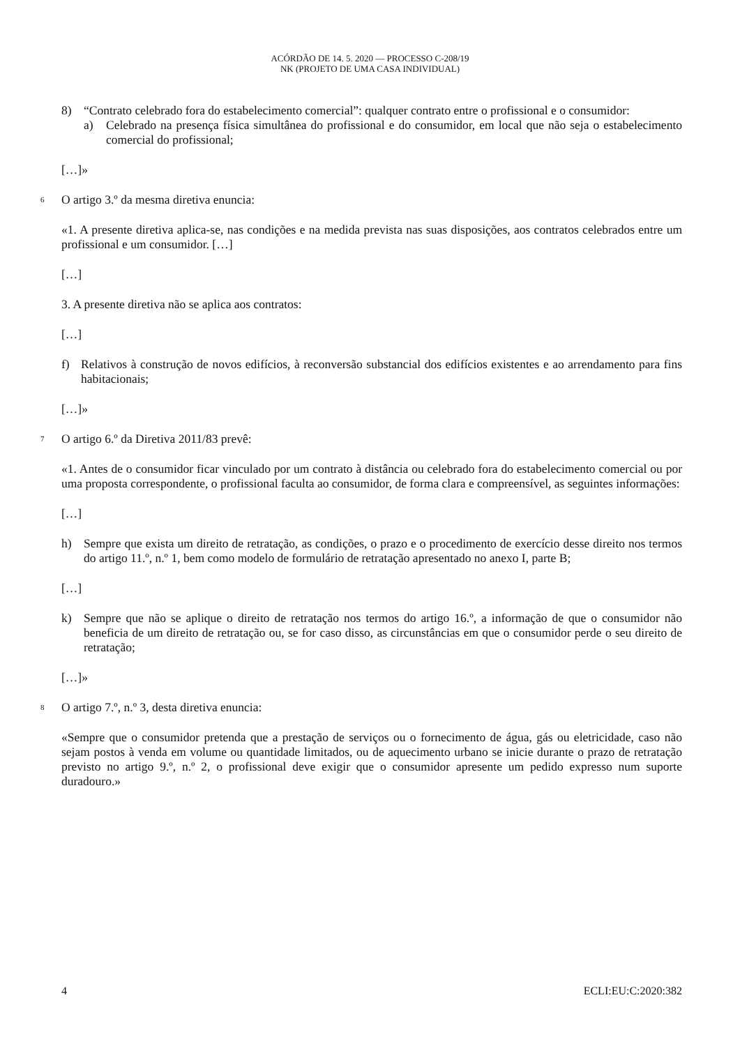ACÓRDÃO DE 14. 5. 2020 — PROCESSO C-208/19
NK (PROJETO DE UMA CASA INDIVIDUAL)
8) “Contrato celebrado fora do estabelecimento comercial”: qualquer contrato entre o profissional e o consumidor:
a) Celebrado na presença física simultânea do profissional e do consumidor, em local que não seja o estabelecimento comercial do profissional;
[…]»
6 O artigo 3.º da mesma diretiva enuncia:
«1. A presente diretiva aplica-se, nas condições e na medida prevista nas suas disposições, aos contratos celebrados entre um profissional e um consumidor. […]
[…]
3. A presente diretiva não se aplica aos contratos:
[…]
f) Relativos à construção de novos edifícios, à reconversão substancial dos edifícios existentes e ao arrendamento para fins habitacionais;
[…]»
7 O artigo 6.º da Diretiva 2011/83 prevê:
«1. Antes de o consumidor ficar vinculado por um contrato à distância ou celebrado fora do estabelecimento comercial ou por uma proposta correspondente, o profissional faculta ao consumidor, de forma clara e compreensível, as seguintes informações:
[…]
h) Sempre que exista um direito de retratação, as condições, o prazo e o procedimento de exercício desse direito nos termos do artigo 11.º, n.º 1, bem como modelo de formulário de retratação apresentado no anexo I, parte B;
[…]
k) Sempre que não se aplique o direito de retratação nos termos do artigo 16.º, a informação de que o consumidor não beneficia de um direito de retratação ou, se for caso disso, as circunstâncias em que o consumidor perde o seu direito de retratação;
[…]»
8 O artigo 7.º, n.º 3, desta diretiva enuncia:
«Sempre que o consumidor pretenda que a prestação de serviços ou o fornecimento de água, gás ou eletricidade, caso não sejam postos à venda em volume ou quantidade limitados, ou de aquecimento urbano se inicie durante o prazo de retratação previsto no artigo 9.º, n.º 2, o profissional deve exigir que o consumidor apresente um pedido expresso num suporte duradouro.»
4 ECLI:EU:C:2020:382